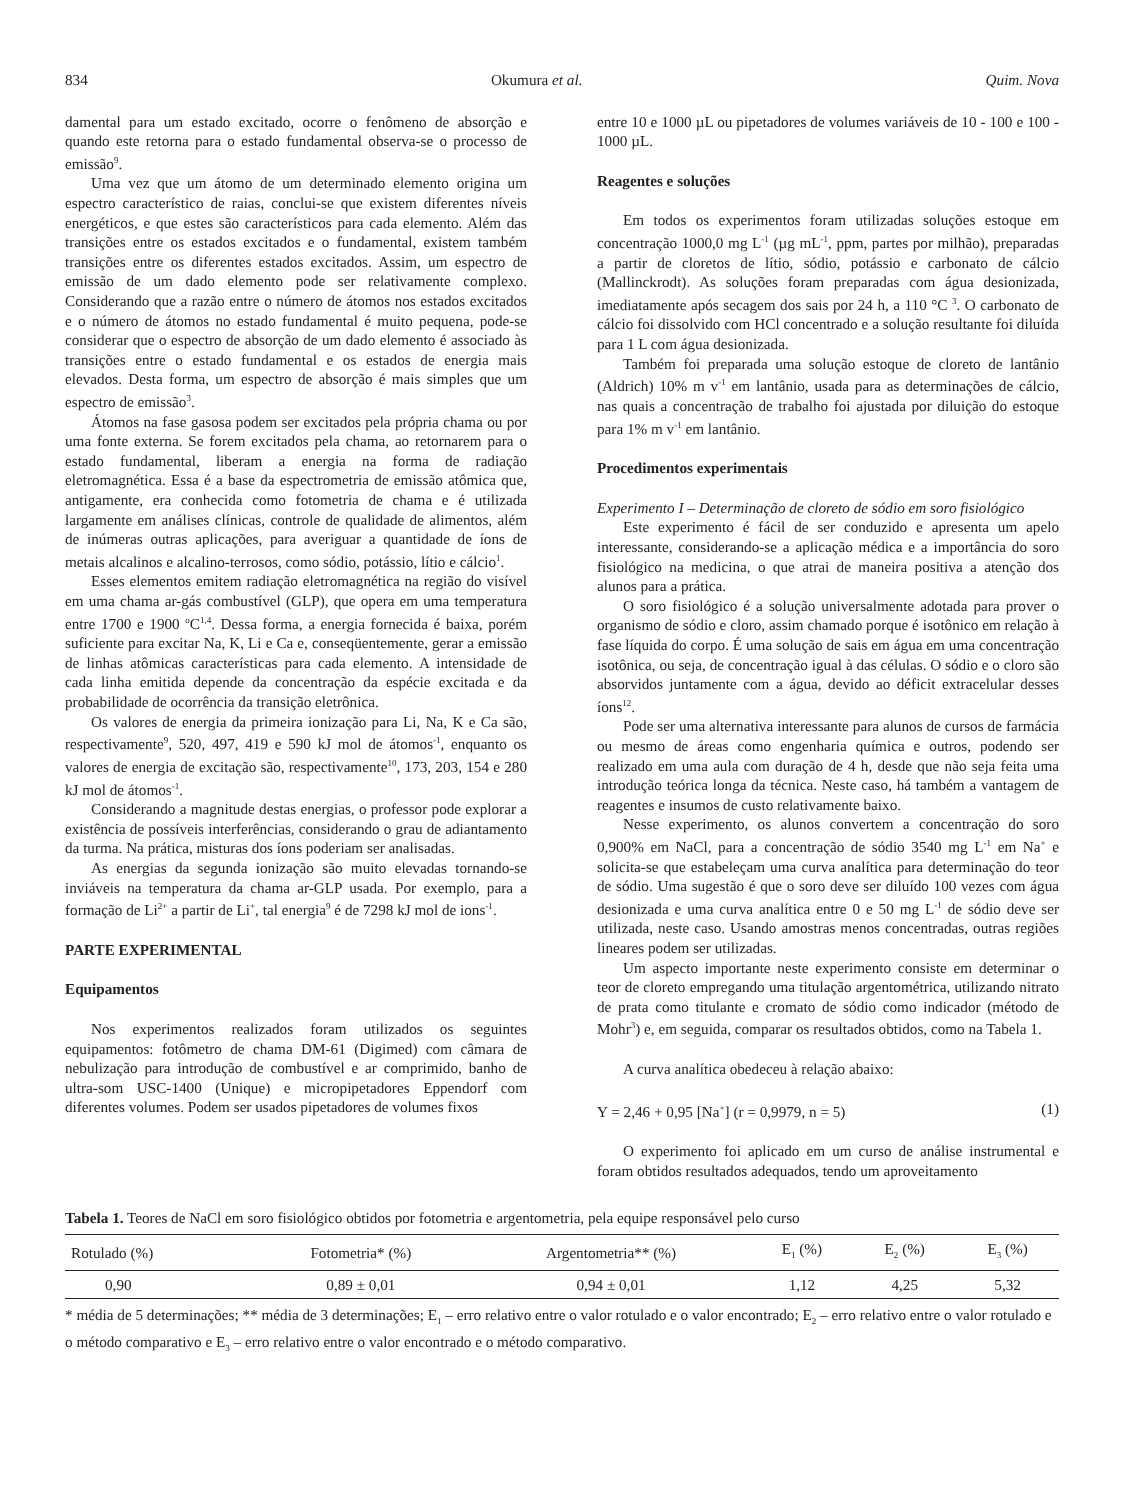834 Okumura et al. Quim. Nova
damental para um estado excitado, ocorre o fenômeno de absorção e quando este retorna para o estado fundamental observa-se o processo de emissão<sup>9</sup>.
Uma vez que um átomo de um determinado elemento origina um espectro característico de raias, conclui-se que existem diferentes níveis energéticos, e que estes são característicos para cada elemento. Além das transições entre os estados excitados e o fundamental, existem também transições entre os diferentes estados excitados. Assim, um espectro de emissão de um dado elemento pode ser relativamente complexo. Considerando que a razão entre o número de átomos nos estados excitados e o número de átomos no estado fundamental é muito pequena, pode-se considerar que o espectro de absorção de um dado elemento é associado às transições entre o estado fundamental e os estados de energia mais elevados. Desta forma, um espectro de absorção é mais simples que um espectro de emissão<sup>3</sup>.
Átomos na fase gasosa podem ser excitados pela própria chama ou por uma fonte externa. Se forem excitados pela chama, ao retornarem para o estado fundamental, liberam a energia na forma de radiação eletromagnética. Essa é a base da espectrometria de emissão atômica que, antigamente, era conhecida como fotometria de chama e é utilizada largamente em análises clínicas, controle de qualidade de alimentos, além de inúmeras outras aplicações, para averiguar a quantidade de íons de metais alcalinos e alcalino-terrosos, como sódio, potássio, lítio e cálcio<sup>1</sup>.
Esses elementos emitem radiação eletromagnética na região do visível em uma chama ar-gás combustível (GLP), que opera em uma temperatura entre 1700 e 1900 <sup>o</sup>C<sup>1,4</sup>. Dessa forma, a energia fornecida é baixa, porém suficiente para excitar Na, K, Li e Ca e, conseqüentemente, gerar a emissão de linhas atômicas características para cada elemento. A intensidade de cada linha emitida depende da concentração da espécie excitada e da probabilidade de ocorrência da transição eletrônica.
Os valores de energia da primeira ionização para Li, Na, K e Ca são, respectivamente<sup>9</sup>, 520, 497, 419 e 590 kJ mol de átomos<sup>-1</sup>, enquanto os valores de energia de excitação são, respectivamente<sup>10</sup>, 173, 203, 154 e 280 kJ mol de átomos<sup>-1</sup>.
Considerando a magnitude destas energias, o professor pode explorar a existência de possíveis interferências, considerando o grau de adiantamento da turma. Na prática, misturas dos íons poderiam ser analisadas.
As energias da segunda ionização são muito elevadas tornando-se inviáveis na temperatura da chama ar-GLP usada. Por exemplo, para a formação de Li<sup>2+</sup> a partir de Li<sup>+</sup>, tal energia<sup>9</sup> é de 7298 kJ mol de ions<sup>-1</sup>.
PARTE EXPERIMENTAL
Equipamentos
Nos experimentos realizados foram utilizados os seguintes equipamentos: fotômetro de chama DM-61 (Digimed) com câmara de nebulização para introdução de combustível e ar comprimido, banho de ultra-som USC-1400 (Unique) e micropipetadores Eppendorf com diferentes volumes. Podem ser usados pipetadores de volumes fixos
entre 10 e 1000 µL ou pipetadores de volumes variáveis de 10 - 100 e 100 - 1000 µL.
Reagentes e soluções
Em todos os experimentos foram utilizadas soluções estoque em concentração 1000,0 mg L<sup>-1</sup> (µg mL<sup>-1</sup>, ppm, partes por milhão), preparadas a partir de cloretos de lítio, sódio, potássio e carbonato de cálcio (Mallinckrodt). As soluções foram preparadas com água desionizada, imediatamente após secagem dos sais por 24 h, a 110 °C <sup>3</sup>. O carbonato de cálcio foi dissolvido com HCl concentrado e a solução resultante foi diluída para 1 L com água desionizada.
Também foi preparada uma solução estoque de cloreto de lantânio (Aldrich) 10% m v<sup>-1</sup> em lantânio, usada para as determinações de cálcio, nas quais a concentração de trabalho foi ajustada por diluição do estoque para 1% m v<sup>-1</sup> em lantânio.
Procedimentos experimentais
Experimento I – Determinação de cloreto de sódio em soro fisiológico
Este experimento é fácil de ser conduzido e apresenta um apelo interessante, considerando-se a aplicação médica e a importância do soro fisiológico na medicina, o que atrai de maneira positiva a atenção dos alunos para a prática.
O soro fisiológico é a solução universalmente adotada para prover o organismo de sódio e cloro, assim chamado porque é isotônico em relação à fase líquida do corpo. É uma solução de sais em água em uma concentração isotônica, ou seja, de concentração igual à das células. O sódio e o cloro são absorvidos juntamente com a água, devido ao déficit extracelular desses íons<sup>12</sup>.
Pode ser uma alternativa interessante para alunos de cursos de farmácia ou mesmo de áreas como engenharia química e outros, podendo ser realizado em uma aula com duração de 4 h, desde que não seja feita uma introdução teórica longa da técnica. Neste caso, há também a vantagem de reagentes e insumos de custo relativamente baixo.
Nesse experimento, os alunos convertem a concentração do soro 0,900% em NaCl, para a concentração de sódio 3540 mg L<sup>-1</sup> em Na<sup>+</sup> e solicita-se que estabeleçam uma curva analítica para determinação do teor de sódio. Uma sugestão é que o soro deve ser diluído 100 vezes com água desionizada e uma curva analítica entre 0 e 50 mg L<sup>-1</sup> de sódio deve ser utilizada, neste caso. Usando amostras menos concentradas, outras regiões lineares podem ser utilizadas.
Um aspecto importante neste experimento consiste em determinar o teor de cloreto empregando uma titulação argentométrica, utilizando nitrato de prata como titulante e cromato de sódio como indicador (método de Mohr<sup>3</sup>) e, em seguida, comparar os resultados obtidos, como na Tabela 1.
A curva analítica obedeceu à relação abaixo:
Y = 2,46 + 0,95 [Na<sup>+</sup>] (r = 0,9979, n = 5) (1)
O experimento foi aplicado em um curso de análise instrumental e foram obtidos resultados adequados, tendo um aproveitamento
Tabela 1. Teores de NaCl em soro fisiológico obtidos por fotometria e argentometria, pela equipe responsável pelo curso
| Rotulado (%) | Fotometria* (%) | Argentometria** (%) | E<sub>1</sub> (%) | E<sub>2</sub> (%) | E<sub>3</sub> (%) |
| --- | --- | --- | --- | --- | --- |
| 0,90 | 0,89 ± 0,01 | 0,94 ± 0,01 | 1,12 | 4,25 | 5,32 |
* média de 5 determinações; ** média de 3 determinações; E<sub>1</sub> – erro relativo entre o valor rotulado e o valor encontrado; E<sub>2</sub> – erro relativo entre o valor rotulado e o método comparativo e E<sub>3</sub> – erro relativo entre o valor encontrado e o método comparativo.